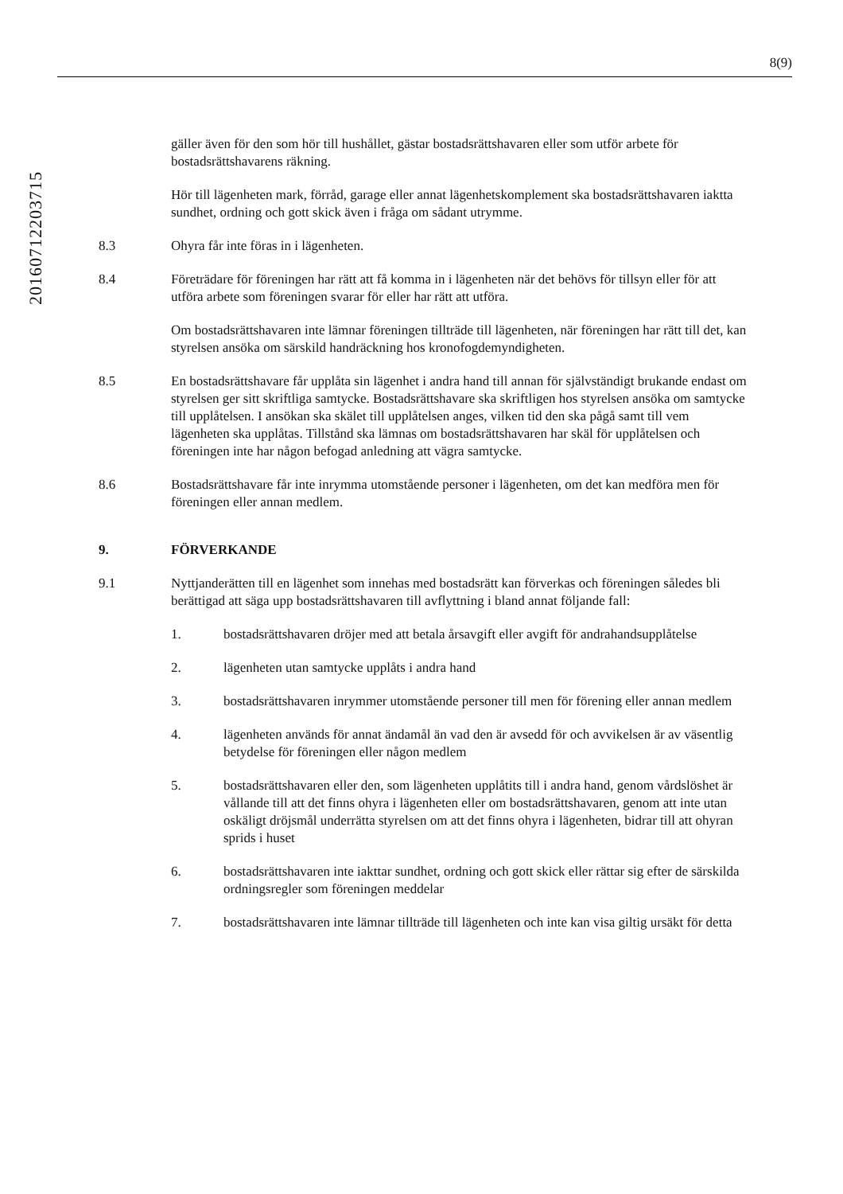8(9)
20160712203715
gäller även för den som hör till hushållet, gästar bostadsrättshavaren eller som utför arbete för bostadsrättshavarens räkning.
Hör till lägenheten mark, förråd, garage eller annat lägenhetskomplement ska bostadsrättshavaren iaktta sundhet, ordning och gott skick även i fråga om sådant utrymme.
8.3 Ohyra får inte föras in i lägenheten.
8.4 Företrädare för föreningen har rätt att få komma in i lägenheten när det behövs för tillsyn eller för att utföra arbete som föreningen svarar för eller har rätt att utföra.
Om bostadsrättshavaren inte lämnar föreningen tillträde till lägenheten, när föreningen har rätt till det, kan styrelsen ansöka om särskild handräckning hos kronofogdemyndigheten.
8.5 En bostadsrättshavare får upplåta sin lägenhet i andra hand till annan för självständigt brukande endast om styrelsen ger sitt skriftliga samtycke. Bostadsrättshavare ska skriftligen hos styrelsen ansöka om samtycke till upplåtelsen. I ansökan ska skälet till upplåtelsen anges, vilken tid den ska pågå samt till vem lägenheten ska upplåtas. Tillstånd ska lämnas om bostadsrättshavaren har skäl för upplåtelsen och föreningen inte har någon befogad anledning att vägra samtycke.
8.6 Bostadsrättshavare får inte inrymma utomstående personer i lägenheten, om det kan medföra men för föreningen eller annan medlem.
9. FÖRVERKANDE
9.1 Nyttjanderätten till en lägenhet som innehas med bostadsrätt kan förverkas och föreningen således bli berättigad att säga upp bostadsrättshavaren till avflyttning i bland annat följande fall:
1. bostadsrättshavaren dröjer med att betala årsavgift eller avgift för andrahandsupplåtelse
2. lägenheten utan samtycke upplåts i andra hand
3. bostadsrättshavaren inrymmer utomstående personer till men för förening eller annan medlem
4. lägenheten används för annat ändamål än vad den är avsedd för och avvikelsen är av väsentlig betydelse för föreningen eller någon medlem
5. bostadsrättshavaren eller den, som lägenheten upplåtits till i andra hand, genom vårdslöshet är vållande till att det finns ohyra i lägenheten eller om bostadsrättshavaren, genom att inte utan oskäligt dröjsmål underrätta styrelsen om att det finns ohyra i lägenheten, bidrar till att ohyran sprids i huset
6. bostadsrättshavaren inte iakttar sundhet, ordning och gott skick eller rättar sig efter de särskilda ordningsregler som föreningen meddelar
7. bostadsrättshavaren inte lämnar tillträde till lägenheten och inte kan visa giltig ursäkt för detta